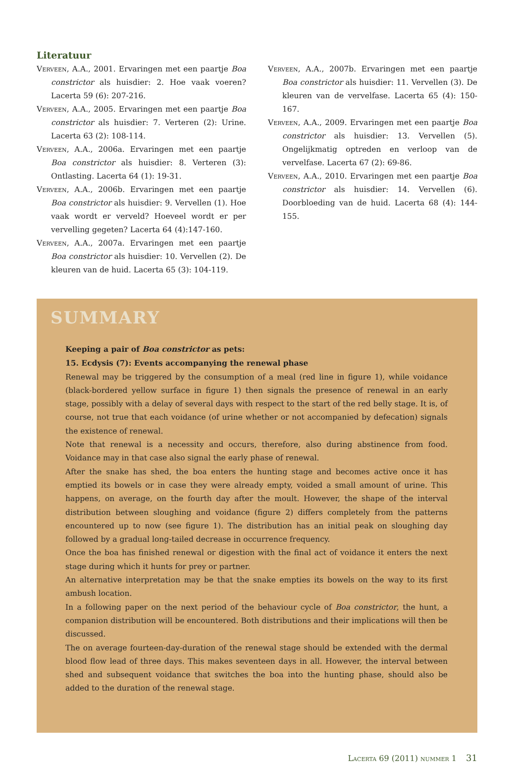Literatuur
Verveen, A.A., 2001. Ervaringen met een paartje Boa constrictor als huisdier: 2. Hoe vaak voeren? Lacerta 59 (6): 207-216.
Verveen, A.A., 2005. Ervaringen met een paartje Boa constrictor als huisdier: 7. Verteren (2): Urine. Lacerta 63 (2): 108-114.
Verveen, A.A., 2006a. Ervaringen met een paartje Boa constrictor als huisdier: 8. Verteren (3): Ontlasting. Lacerta 64 (1): 19-31.
Verveen, A.A., 2006b. Ervaringen met een paartje Boa constrictor als huisdier: 9. Vervellen (1). Hoe vaak wordt er verveld? Hoeveel wordt er per vervelling gegeten? Lacerta 64 (4):147-160.
Verveen, A.A., 2007a. Ervaringen met een paartje Boa constrictor als huisdier: 10. Vervellen (2). De kleuren van de huid. Lacerta 65 (3): 104-119.
Verveen, A.A., 2007b. Ervaringen met een paartje Boa constrictor als huisdier: 11. Vervellen (3). De kleuren van de vervelfase. Lacerta 65 (4): 150-167.
Verveen, A.A., 2009. Ervaringen met een paartje Boa constrictor als huisdier: 13. Vervellen (5). Ongelijkmatig optreden en verloop van de vervelfase. Lacerta 67 (2): 69-86.
Verveen, A.A., 2010. Ervaringen met een paartje Boa constrictor als huisdier: 14. Vervellen (6). Doorbloeding van de huid. Lacerta 68 (4): 144-155.
SUMMARY
Keeping a pair of Boa constrictor as pets:
15. Ecdysis (7): Events accompanying the renewal phase
Renewal may be triggered by the consumption of a meal (red line in figure 1), while voidance (black-bordered yellow surface in figure 1) then signals the presence of renewal in an early stage, possibly with a delay of several days with respect to the start of the red belly stage. It is, of course, not true that each voidance (of urine whether or not accompanied by defecation) signals the existence of renewal.
Note that renewal is a necessity and occurs, therefore, also during abstinence from food. Voidance may in that case also signal the early phase of renewal.
After the snake has shed, the boa enters the hunting stage and becomes active once it has emptied its bowels or in case they were already empty, voided a small amount of urine. This happens, on average, on the fourth day after the moult. However, the shape of the interval distribution between sloughing and voidance (figure 2) differs completely from the patterns encountered up to now (see figure 1). The distribution has an initial peak on sloughing day followed by a gradual long-tailed decrease in occurrence frequency.
Once the boa has finished renewal or digestion with the final act of voidance it enters the next stage during which it hunts for prey or partner.
An alternative interpretation may be that the snake empties its bowels on the way to its first ambush location.
In a following paper on the next period of the behaviour cycle of Boa constrictor, the hunt, a companion distribution will be encountered. Both distributions and their implications will then be discussed.
The on average fourteen-day-duration of the renewal stage should be extended with the dermal blood flow lead of three days. This makes seventeen days in all. However, the interval between shed and subsequent voidance that switches the boa into the hunting phase, should also be added to the duration of the renewal stage.
Lacerta 69 (2011) nummer 1 31